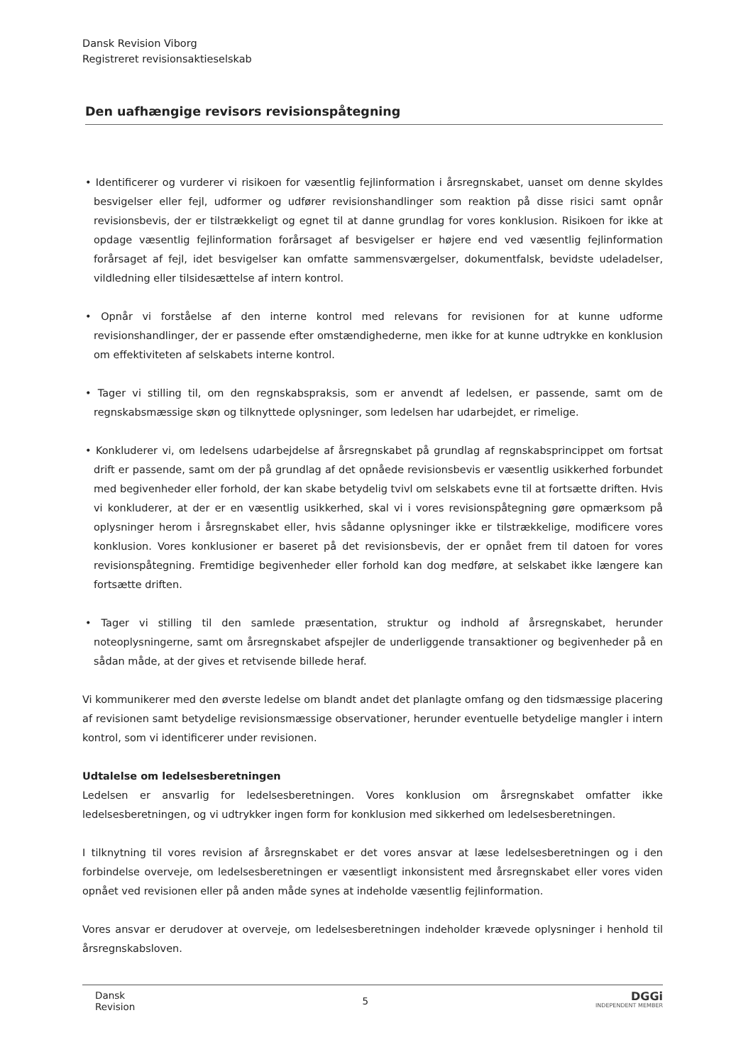Dansk Revision Viborg
Registreret revisionsaktieselskab
Den uafhængige revisors revisionspåtegning
• Identificerer og vurderer vi risikoen for væsentlig fejlinformation i årsregnskabet, uanset om denne skyldes besvigelser eller fejl, udformer og udfører revisionshandlinger som reaktion på disse risici samt opnår revisionsbevis, der er tilstrækkeligt og egnet til at danne grundlag for vores konklusion. Risikoen for ikke at opdage væsentlig fejlinformation forårsaget af besvigelser er højere end ved væsentlig fejlinformation forårsaget af fejl, idet besvigelser kan omfatte sammensværgelser, dokumentfalsk, bevidste udeladelser, vildledning eller tilsidesættelse af intern kontrol.
• Opnår vi forståelse af den interne kontrol med relevans for revisionen for at kunne udforme revisionshandlinger, der er passende efter omstændighederne, men ikke for at kunne udtrykke en konklusion om effektiviteten af selskabets interne kontrol.
• Tager vi stilling til, om den regnskabspraksis, som er anvendt af ledelsen, er passende, samt om de regnskabsmæssige skøn og tilknyttede oplysninger, som ledelsen har udarbejdet, er rimelige.
• Konkluderer vi, om ledelsens udarbejdelse af årsregnskabet på grundlag af regnskabsprincippet om fortsat drift er passende, samt om der på grundlag af det opnåede revisionsbevis er væsentlig usikkerhed forbundet med begivenheder eller forhold, der kan skabe betydelig tvivl om selskabets evne til at fortsætte driften. Hvis vi konkluderer, at der er en væsentlig usikkerhed, skal vi i vores revisionspåtegning gøre opmærksom på oplysninger herom i årsregnskabet eller, hvis sådanne oplysninger ikke er tilstrækkelige, modificere vores konklusion. Vores konklusioner er baseret på det revisionsbevis, der er opnået frem til datoen for vores revisionspåtegning. Fremtidige begivenheder eller forhold kan dog medføre, at selskabet ikke længere kan fortsætte driften.
• Tager vi stilling til den samlede præsentation, struktur og indhold af årsregnskabet, herunder noteoplysningerne, samt om årsregnskabet afspejler de underliggende transaktioner og begivenheder på en sådan måde, at der gives et retvisende billede heraf.
Vi kommunikerer med den øverste ledelse om blandt andet det planlagte omfang og den tidsmæssige placering af revisionen samt betydelige revisionsmæssige observationer, herunder eventuelle betydelige mangler i intern kontrol, som vi identificerer under revisionen.
Udtalelse om ledelsesberetningen
Ledelsen er ansvarlig for ledelsesberetningen. Vores konklusion om årsregnskabet omfatter ikke ledelsesberetningen, og vi udtrykker ingen form for konklusion med sikkerhed om ledelsesberetningen.
I tilknytning til vores revision af årsregnskabet er det vores ansvar at læse ledelsesberetningen og i den forbindelse overveje, om ledelsesberetningen er væsentligt inkonsistent med årsregnskabet eller vores viden opnået ved revisionen eller på anden måde synes at indeholde væsentlig fejlinformation.
Vores ansvar er derudover at overveje, om ledelsesberetningen indeholder krævede oplysninger i henhold til årsregnskabsloven.
Dansk
Revision
5
DGGi
INDEPENDENT MEMBER